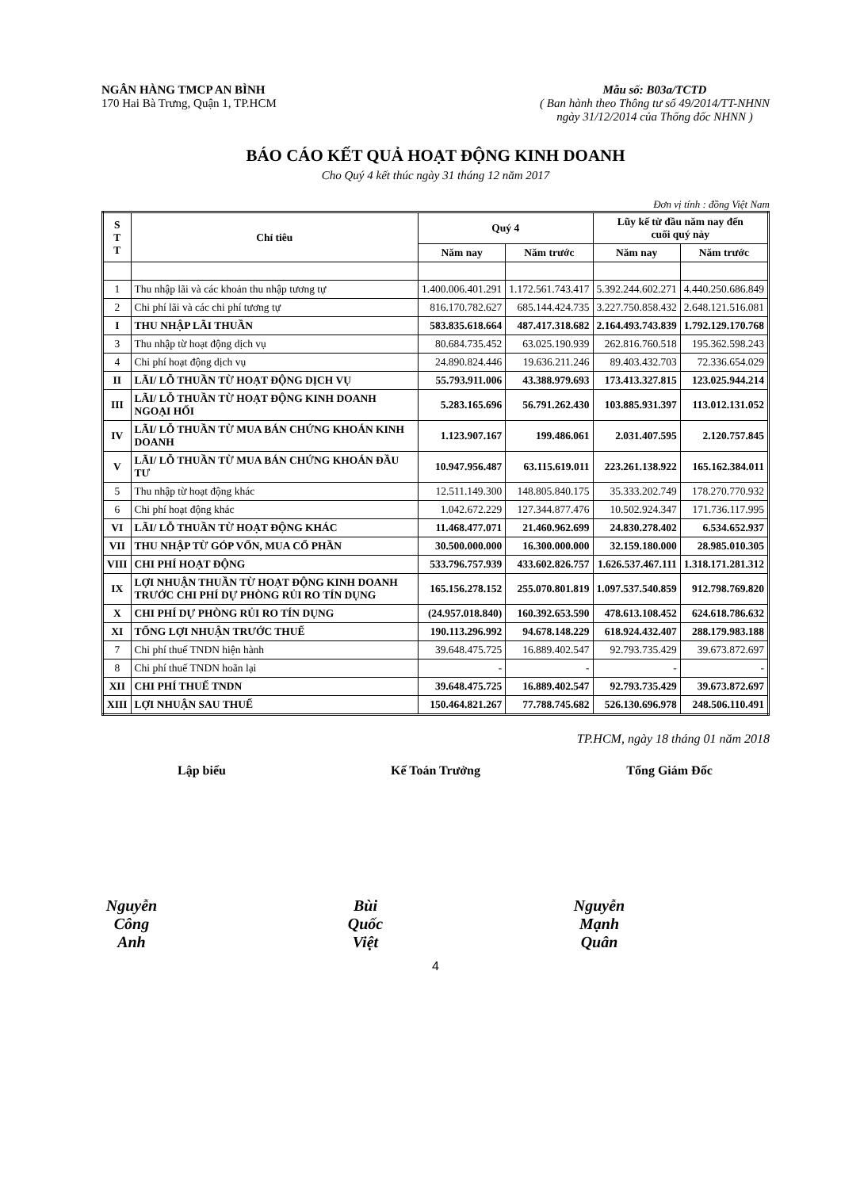NGÂN HÀNG TMCP AN BÌNH
170 Hai Bà Trưng, Quận 1, TP.HCM
Mẫu số: B03a/TCTD
( Ban hành theo Thông tư số 49/2014/TT-NHNN
ngày 31/12/2014 của Thống đốc NHNN )
BÁO CÁO KẾT QUẢ HOẠT ĐỘNG KINH DOANH
Cho Quý 4 kết thúc ngày 31 tháng 12 năm 2017
Đơn vị tính : đồng Việt Nam
| S T T | Chỉ tiêu | Quý 4 | | Lũy kế từ đầu năm nay đến cuối quý này | |
| --- | --- | --- | --- | --- | --- |
| | | Năm nay | Năm trước | Năm nay | Năm trước |
| 1 | Thu nhập lãi và các khoản thu nhập tương tự | 1.400.006.401.291 | 1.172.561.743.417 | 5.392.244.602.271 | 4.440.250.686.849 |
| 2 | Chi phí lãi và các chi phí tương tự | 816.170.782.627 | 685.144.424.735 | 3.227.750.858.432 | 2.648.121.516.081 |
| I | THU NHẬP LÃI THUẦN | 583.835.618.664 | 487.417.318.682 | 2.164.493.743.839 | 1.792.129.170.768 |
| 3 | Thu nhập từ hoạt động dịch vụ | 80.684.735.452 | 63.025.190.939 | 262.816.760.518 | 195.362.598.243 |
| 4 | Chi phí hoạt động dịch vụ | 24.890.824.446 | 19.636.211.246 | 89.403.432.703 | 72.336.654.029 |
| II | LÃI/ LỖ THUẦN TỪ HOẠT ĐỘNG DỊCH VỤ | 55.793.911.006 | 43.388.979.693 | 173.413.327.815 | 123.025.944.214 |
| III | LÃI/ LỖ THUẦN TỪ HOẠT ĐỘNG KINH DOANH NGOẠI HỐI | 5.283.165.696 | 56.791.262.430 | 103.885.931.397 | 113.012.131.052 |
| IV | LÃI/ LỖ THUẦN TỪ MUA BÁN CHỨNG KHOÁN KINH DOANH | 1.123.907.167 | 199.486.061 | 2.031.407.595 | 2.120.757.845 |
| V | LÃI/ LỖ THUẦN TỪ MUA BÁN CHỨNG KHOÁN ĐẦU TƯ | 10.947.956.487 | 63.115.619.011 | 223.261.138.922 | 165.162.384.011 |
| 5 | Thu nhập từ hoạt động khác | 12.511.149.300 | 148.805.840.175 | 35.333.202.749 | 178.270.770.932 |
| 6 | Chi phí hoạt động khác | 1.042.672.229 | 127.344.877.476 | 10.502.924.347 | 171.736.117.995 |
| VI | LÃI/ LỖ THUẦN TỪ HOẠT ĐỘNG KHÁC | 11.468.477.071 | 21.460.962.699 | 24.830.278.402 | 6.534.652.937 |
| VII | THU NHẬP TỪ GÓP VỐN, MUA CỔ PHẦN | 30.500.000.000 | 16.300.000.000 | 32.159.180.000 | 28.985.010.305 |
| VIII | CHI PHÍ HOẠT ĐỘNG | 533.796.757.939 | 433.602.826.757 | 1.626.537.467.111 | 1.318.171.281.312 |
| IX | LỢI NHUẬN THUẦN TỪ HOẠT ĐỘNG KINH DOANH TRƯỚC CHI PHÍ DỰ PHÒNG RỦI RO TÍN DỤNG | 165.156.278.152 | 255.070.801.819 | 1.097.537.540.859 | 912.798.769.820 |
| X | CHI PHÍ DỰ PHÒNG RỦI RO TÍN DỤNG | (24.957.018.840) | 160.392.653.590 | 478.613.108.452 | 624.618.786.632 |
| XI | TỔNG LỢI NHUẬN TRƯỚC THUẾ | 190.113.296.992 | 94.678.148.229 | 618.924.432.407 | 288.179.983.188 |
| 7 | Chi phí thuế TNDN hiện hành | 39.648.475.725 | 16.889.402.547 | 92.793.735.429 | 39.673.872.697 |
| 8 | Chi phí thuế TNDN hoãn lại | - | - | - | - |
| XII | CHI PHÍ THUẾ TNDN | 39.648.475.725 | 16.889.402.547 | 92.793.735.429 | 39.673.872.697 |
| XIII | LỢI NHUẬN SAU THUẾ | 150.464.821.267 | 77.788.745.682 | 526.130.696.978 | 248.506.110.491 |
TP.HCM, ngày 18 tháng 01 năm 2018
Lập biểu
Nguyễn Công Anh
Kế Toán Trưởng
Bùi Quốc Việt
Tổng Giám Đốc
Nguyễn Mạnh Quân
4